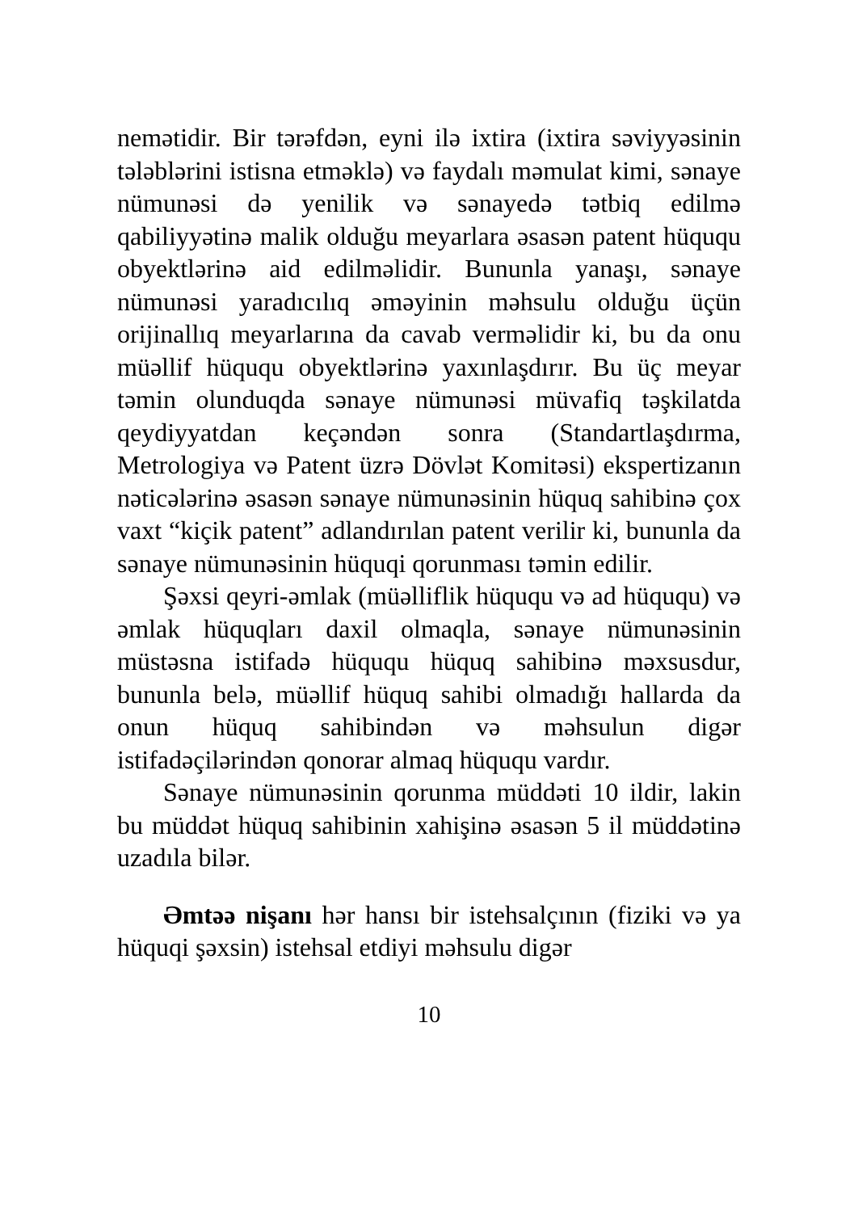nemətidir. Bir tərəfdən, eyni ilə ixtira (ixtira səviyyəsinin tələblərini istisna etməklə) və faydalı məmulat kimi, sənaye nümunəsi də yenilik və sənayedə tətbiq edilmə qabiliyyətinə malik olduğu meyarlara əsasən patent hüququ obyektlərinə aid edilməlidir. Bununla yanaşı, sənaye nümunəsi yaradıcılıq əməyinin məhsulu olduğu üçün orijinallıq meyarlarına da cavab verməlidir ki, bu da onu müəllif hüququ obyektlərinə yaxınlaşdırır. Bu üç meyar təmin olunduqda sənaye nümunəsi müvafiq təşkilatda qeydiyyatdan keçəndən sonra (Standartlaşdırma, Metrologiya və Patent üzrə Dövlət Komitəsi) ekspertizanın nəticələrinə əsasən sənaye nümunəsinin hüquq sahibinə çox vaxt “kiçik patent” adlandırılan patent verilir ki, bununla da sənaye nümunəsinin hüquqi qorunması təmin edilir.
Şəxsi qeyri-əmlak (müəlliflik hüququ və ad hüququ) və əmlak hüquqları daxil olmaqla, sənaye nümunəsinin müstəsna istifadə hüququ hüquq sahibinə məxsusdur, bununla belə, müəllif hüquq sahibi olmadığı hallarda da onun hüquq sahibindən və məhsulun digər istifadəçilərindən qonorar almaq hüququ vardır.
Sənaye nümunəsinin qorunma müddəti 10 ildir, lakin bu müddət hüquq sahibinin xahişinə əsasən 5 il müddətinə uzadıla bilər.
Əmtəə nişanı hər hansı bir istehsalçının (fiziki və ya hüquqi şəxsin) istehsal etdiyi məhsulu digər
10